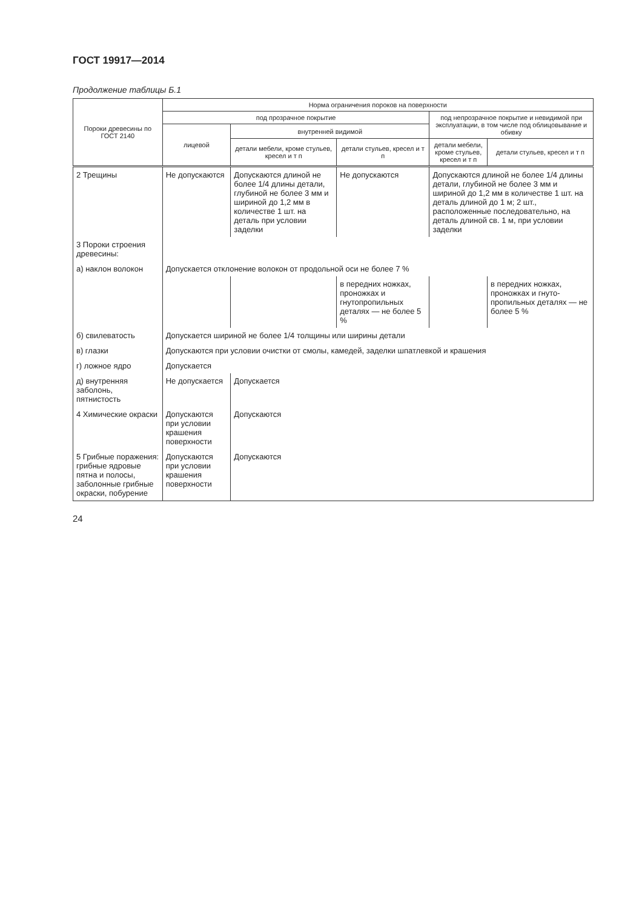ГОСТ 19917—2014
Продолжение таблицы Б.1
| Пороки древесины по ГОСТ 2140 | Норма ограничения пороков на поверхности | | | | |
| --- | --- | --- | --- | --- | --- |
| | под прозрачное покрытие | | | под непрозрачное покрытие и невидимой при эксплуатации, в том числе под облицовывание и обивку | |
| | лицевой | внутренней видимой | | | |
| | | детали мебели, кроме стульев, кресел и т п | детали стульев, кресел и т п | детали мебели, кроме стульев, кресел и т п | детали стульев, кресел и т п |
| 2 Трещины | Не допускаются | Допускаются длиной не более 1/4 длины детали, глубиной не более 3 мм и шириной до 1,2 мм в количестве 1 шт. на деталь при условии заделки | Не допускаются | Допускаются длиной не более 1/4 длины детали, глубиной не более 3 мм и шириной до 1,2 мм в количестве 1 шт. на деталь длиной до 1 м; 2 шт., расположенные последовательно, на деталь длиной св. 1 м, при условии заделки | |
| 3 Пороки строения древесины: | | | | | |
| а) наклон волокон | Допускается отклонение волокон от продольной оси не более 7 % | | | | |
| | | | в передних ножках, проножках и гнутопропильных деталях — не более 5 % | | в передних ножках, проножках и гнуто-пропильных деталях — не более 5 % |
| б) свилеватость | Допускается шириной не более 1/4 толщины или ширины детали | | | | |
| в) глазки | Допускаются при условии очистки от смолы, камедей, заделки шпатлевкой и крашения | | | | |
| г) ложное ядро | Допускается | | | | |
| д) внутренняя заболонь, пятнистость | Не допускается | Допускается | | | |
| 4 Химические окраски | Допускаются при условии крашения поверхности | Допускаются | | | |
| 5 Грибные поражения: грибные ядровые пятна и полосы, заболонные грибные окраски, побурение | Допускаются при условии крашения поверхности | Допускаются | | | |
24